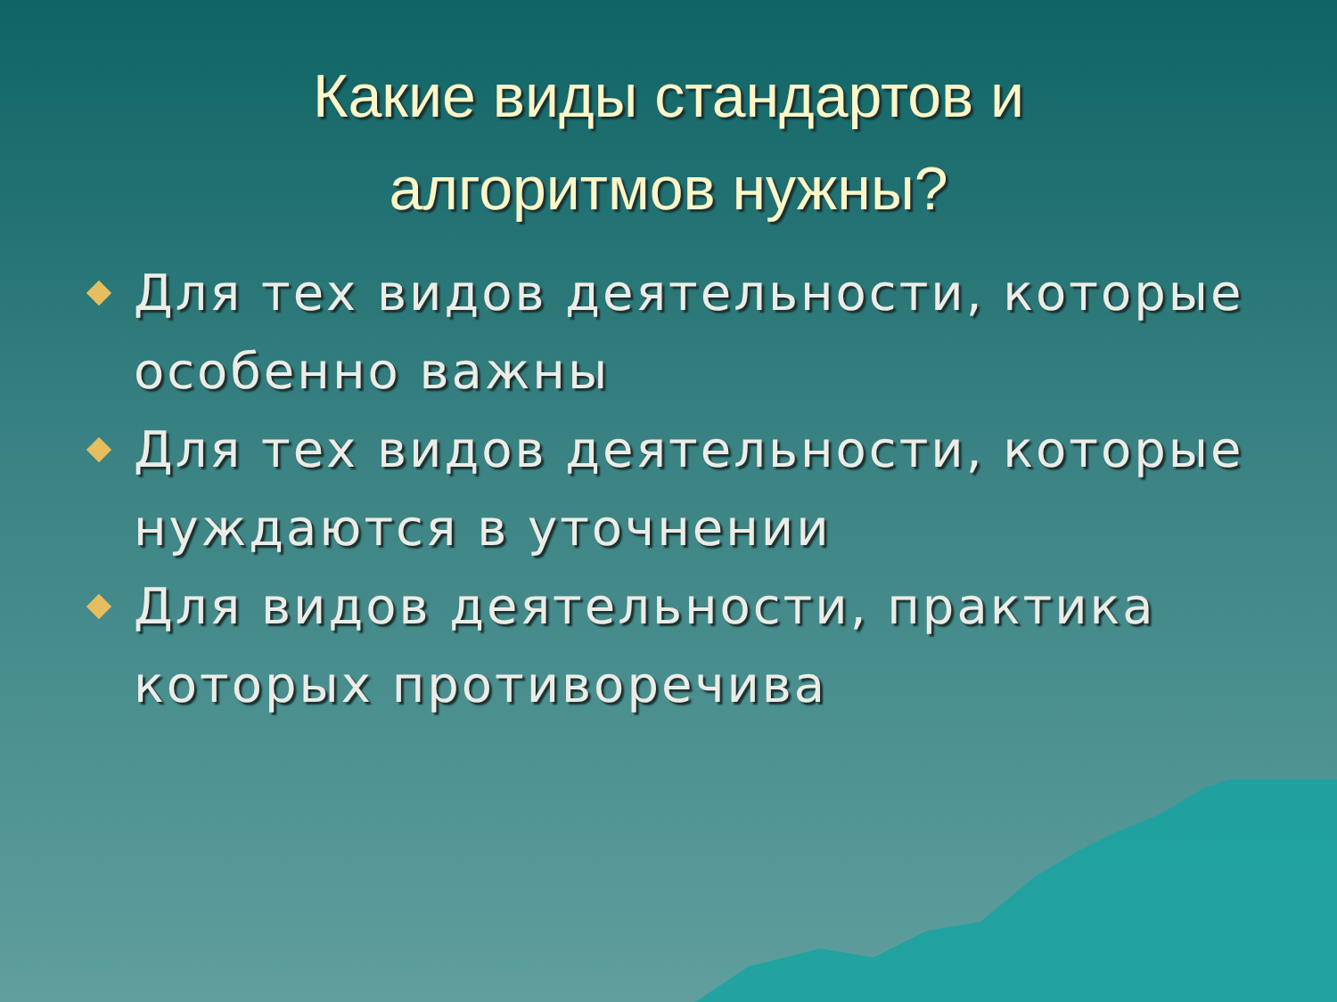Какие виды стандартов и
алгоритмов нужны?
Для тех видов деятельности, которые особенно важны
Для тех видов деятельности, которые нуждаются в уточнении
Для видов деятельности, практика которых противоречива